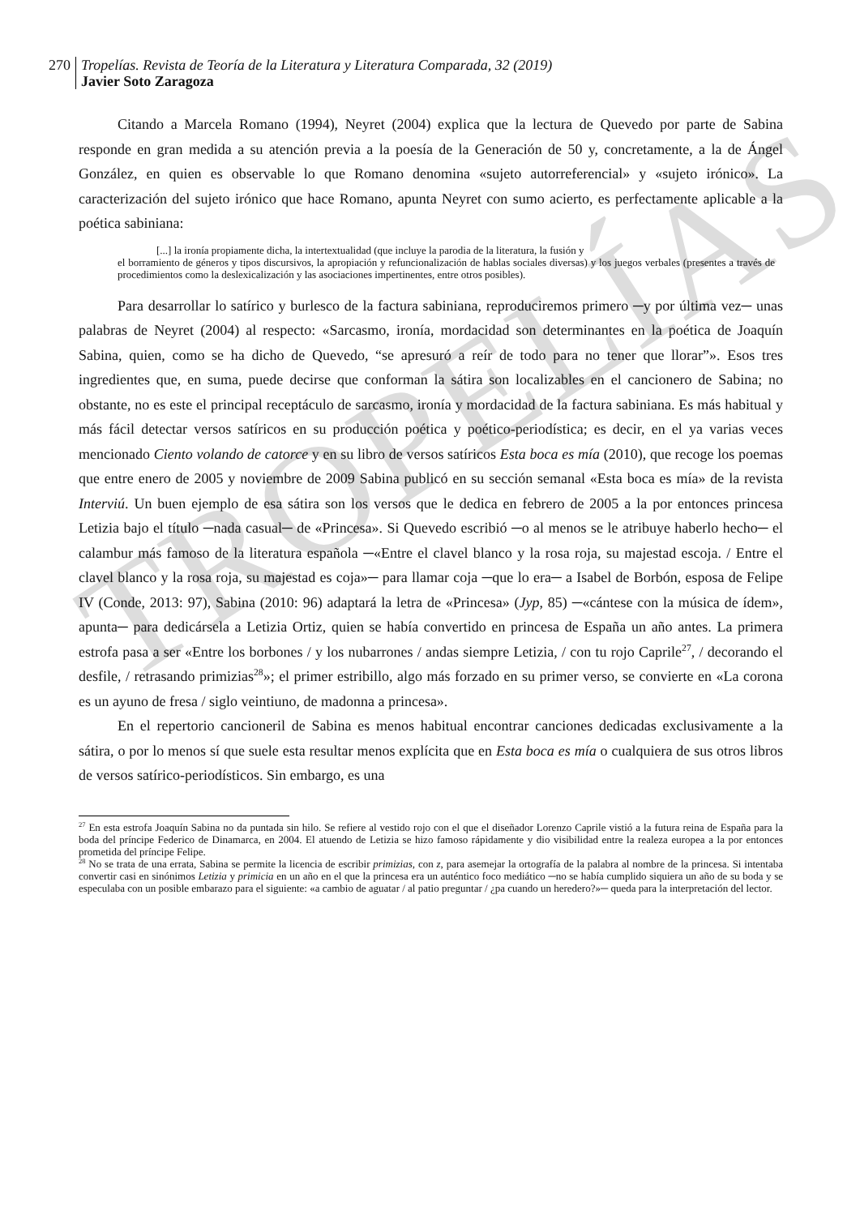TROPELÍAS
270 Tropelías. Revista de Teoría de la Literatura y Literatura Comparada, 32 (2019)
Javier Soto Zaragoza
Citando a Marcela Romano (1994), Neyret (2004) explica que la lectura de Quevedo por parte de Sabina responde en gran medida a su atención previa a la poesía de la Generación de 50 y, concretamente, a la de Ángel González, en quien es observable lo que Romano denomina «sujeto autorreferencial» y «sujeto irónico». La caracterización del sujeto irónico que hace Romano, apunta Neyret con sumo acierto, es perfectamente aplicable a la poética sabiniana:
[...] la ironía propiamente dicha, la intertextualidad (que incluye la parodia de la literatura, la fusión y
el borramiento de géneros y tipos discursivos, la apropiación y refuncionalización de hablas sociales diversas) y los juegos verbales (presentes a través de procedimientos como la deslexicalización y las asociaciones impertinentes, entre otros posibles).
Para desarrollar lo satírico y burlesco de la factura sabiniana, reproduciremos primero ─y por última vez─ unas palabras de Neyret (2004) al respecto: «Sarcasmo, ironía, mordacidad son determinantes en la poética de Joaquín Sabina, quien, como se ha dicho de Quevedo, “se apresuró a reír de todo para no tener que llorar”». Esos tres ingredientes que, en suma, puede decirse que conforman la sátira son localizables en el cancionero de Sabina; no obstante, no es este el principal receptáculo de sarcasmo, ironía y mordacidad de la factura sabiniana. Es más habitual y más fácil detectar versos satíricos en su producción poética y poético-periodística; es decir, en el ya varias veces mencionado Ciento volando de catorce y en su libro de versos satíricos Esta boca es mía (2010), que recoge los poemas que entre enero de 2005 y noviembre de 2009 Sabina publicó en su sección semanal «Esta boca es mía» de la revista Interviú. Un buen ejemplo de esa sátira son los versos que le dedica en febrero de 2005 a la por entonces princesa Letizia bajo el título ─nada casual─ de «Princesa». Si Quevedo escribió ─o al menos se le atribuye haberlo hecho─ el calambur más famoso de la literatura española ─«Entre el clavel blanco y la rosa roja, su majestad escoja. / Entre el clavel blanco y la rosa roja, su majestad es coja»─ para llamar coja ─que lo era─ a Isabel de Borbón, esposa de Felipe IV (Conde, 2013: 97), Sabina (2010: 96) adaptará la letra de «Princesa» (Jyp, 85) ─«cántese con la música de ídem», apunta─ para dedicársela a Letizia Ortiz, quien se había convertido en princesa de España un año antes. La primera estrofa pasa a ser «Entre los borbones / y los nubarrones / andas siempre Letizia, / con tu rojo Caprile<sup>27</sup>, / decorando el desfile, / retrasando primizias<sup>28</sup>»; el primer estribillo, algo más forzado en su primer verso, se convierte en «La corona es un ayuno de fresa / siglo veintiuno, de madonna a princesa».
En el repertorio cancioneril de Sabina es menos habitual encontrar canciones dedicadas exclusivamente a la sátira, o por lo menos sí que suele esta resultar menos explícita que en Esta boca es mía o cualquiera de sus otros libros de versos satírico-periodísticos. Sin embargo, es una
<sup>27</sup> En esta estrofa Joaquín Sabina no da puntada sin hilo. Se refiere al vestido rojo con el que el diseñador Lorenzo Caprile vistió a la futura reina de España para la boda del príncipe Federico de Dinamarca, en 2004. El atuendo de Letizia se hizo famoso rápidamente y dio visibilidad entre la realeza europea a la por entonces prometida del príncipe Felipe.
<sup>28</sup> No se trata de una errata, Sabina se permite la licencia de escribir primizias, con z, para asemejar la ortografía de la palabra al nombre de la princesa. Si intentaba convertir casi en sinónimos Letizia y primicia en un año en el que la princesa era un auténtico foco mediático ─no se había cumplido siquiera un año de su boda y se especulaba con un posible embarazo para el siguiente: «a cambio de aguatar / al patio preguntar / ¿pa cuando un heredero?»─ queda para la interpretación del lector.